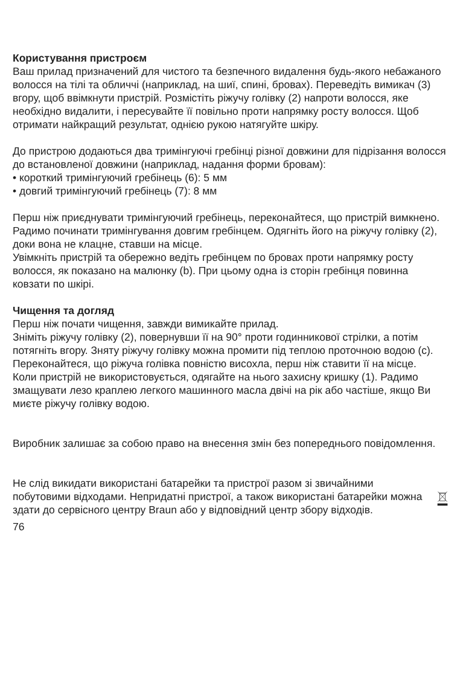Користування пристроєм
Ваш прилад призначений для чистого та безпечного видалення будь-якого небажаного волосся на тілі та обличчі (наприклад, на шиї, спині, бровах). Переведіть вимикач (3) вгору, щоб ввімкнути пристрій. Розмістіть ріжучу голівку (2) напроти волосся, яке необхідно видалити, і пересувайте її повільно проти напрямку росту волосся. Щоб отримати найкращий результат, однією рукою натягуйте шкіру.
До пристрою додаються два тримінгуючі гребінці різної довжини для підрізання волосся до встановленої довжини (наприклад, надання форми бровам):
• короткий тримінгуючий гребінець (6): 5 мм
• довгий тримінгуючий гребінець (7): 8 мм
Перш ніж приєднувати тримінгуючий гребінець, переконайтеся, що пристрій вимкнено. Радимо починати тримінгування довгим гребінцем. Одягніть його на ріжучу голівку (2), доки вона не клацне, ставши на місце.
Увімкніть пристрій та обережно ведіть гребінцем по бровах проти напрямку росту волосся, як показано на малюнку (b). При цьому одна із сторін гребінця повинна ковзати по шкірі.
Чищення та догляд
Перш ніж почати чищення, завжди вимикайте прилад.
Зніміть ріжучу голівку (2), повернувши її на 90° проти годинникової стрілки, а потім потягніть вгору. Зняту ріжучу голівку можна промити під теплою проточною водою (c).
Переконайтеся, що ріжуча голівка повністю висохла, перш ніж ставити її на місце.
Коли пристрій не використовується, одягайте на нього захисну кришку (1). Радимо змащувати лезо краплею легкого машинного масла двічі на рік або частіше, якщо Ви миєте ріжучу голівку водою.
Виробник залишає за собою право на внесення змін без попереднього повідомлення.
Не слід викидати використані батарейки та пристрої разом зі звичайними побутовими відходами. Непридатні пристрої, а також використані батарейки можна здати до сервісного центру Braun або у відповідний центр збору відходів.
76